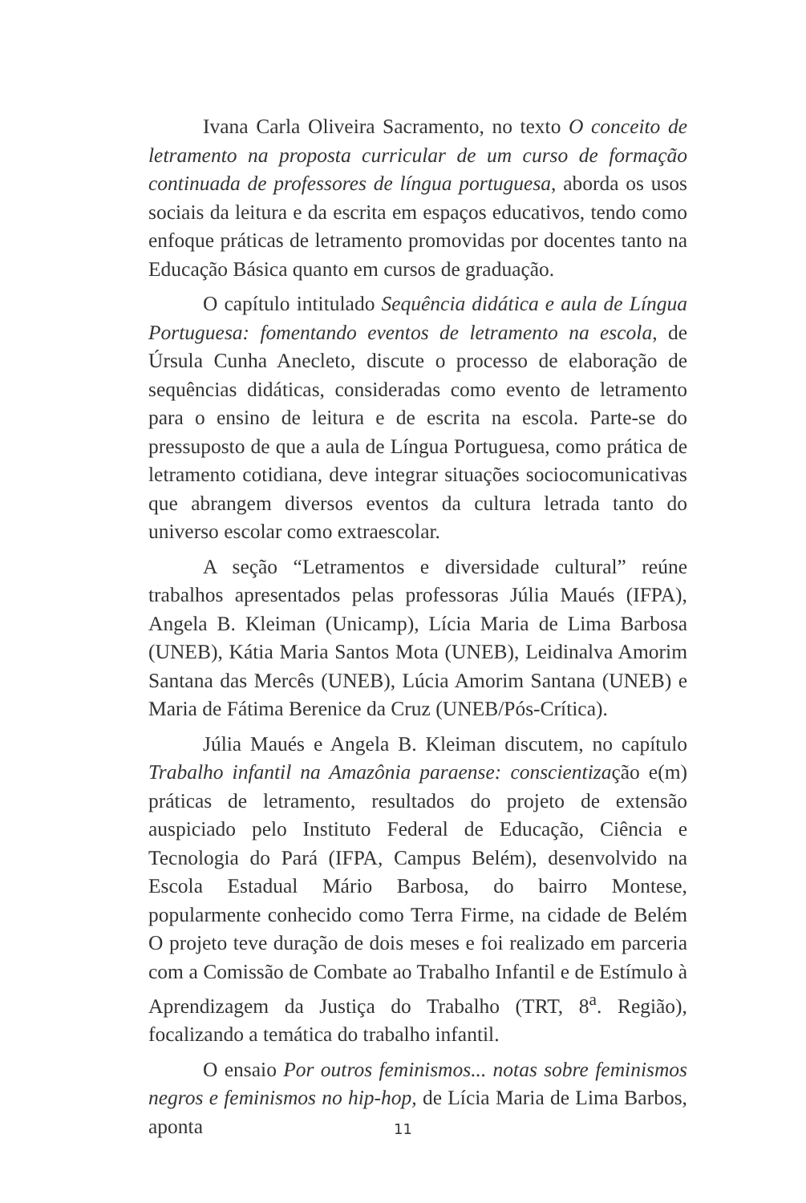Ivana Carla Oliveira Sacramento, no texto O conceito de letramento na proposta curricular de um curso de formação continuada de professores de língua portuguesa, aborda os usos sociais da leitura e da escrita em espaços educativos, tendo como enfoque práticas de letramento promovidas por docentes tanto na Educação Básica quanto em cursos de graduação.
O capítulo intitulado Sequência didática e aula de Língua Portuguesa: fomentando eventos de letramento na escola, de Úrsula Cunha Anecleto, discute o processo de elaboração de sequências didáticas, consideradas como evento de letramento para o ensino de leitura e de escrita na escola. Parte-se do pressuposto de que a aula de Língua Portuguesa, como prática de letramento cotidiana, deve integrar situações sociocomunicativas que abrangem diversos eventos da cultura letrada tanto do universo escolar como extraescolar.
A seção “Letramentos e diversidade cultural” reúne trabalhos apresentados pelas professoras Júlia Maués (IFPA), Angela B. Kleiman (Unicamp), Lícia Maria de Lima Barbosa (UNEB), Kátia Maria Santos Mota (UNEB), Leidinalva Amorim Santana das Mercês (UNEB), Lúcia Amorim Santana (UNEB) e Maria de Fátima Berenice da Cruz (UNEB/Pós-Crítica).
Júlia Maués e Angela B. Kleiman discutem, no capítulo Trabalho infantil na Amazônia paraense: conscientização e(m) práticas de letramento, resultados do projeto de extensão auspiciado pelo Instituto Federal de Educação, Ciência e Tecnologia do Pará (IFPA, Campus Belém), desenvolvido na Escola Estadual Mário Barbosa, do bairro Montese, popularmente conhecido como Terra Firme, na cidade de Belém O projeto teve duração de dois meses e foi realizado em parceria com a Comissão de Combate ao Trabalho Infantil e de Estímulo à Aprendizagem da Justiça do Trabalho (TRT, 8<sup>a</sup>. Região), focalizando a temática do trabalho infantil.
O ensaio Por outros feminismos... notas sobre feminismos negros e feminismos no hip-hop, de Lícia Maria de Lima Barbos, aponta
11